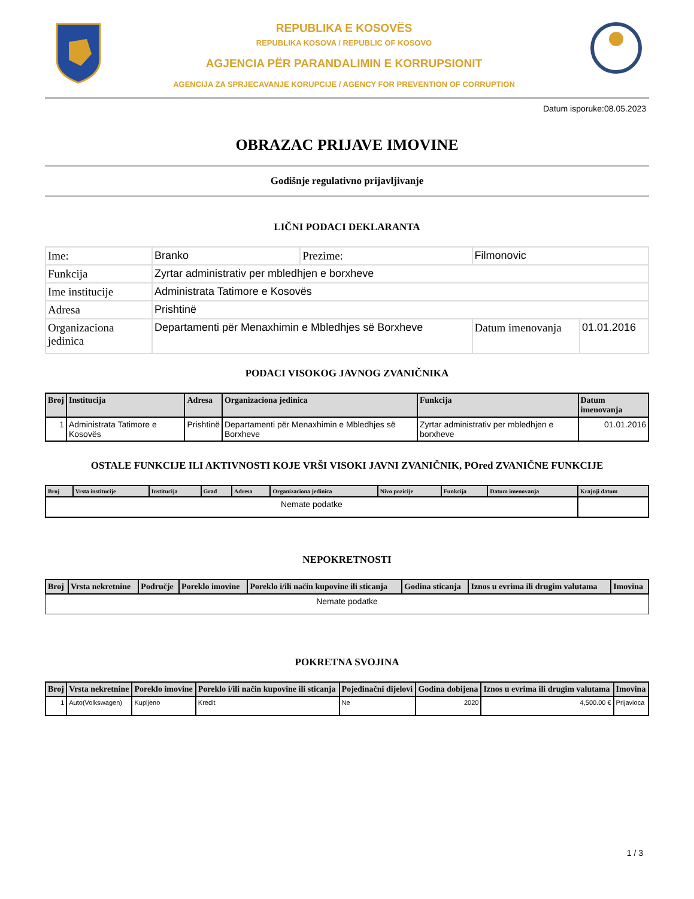REPUBLIKA E KOSOVËS
REPUBLIKA KOSOVA / REPUBLIC OF KOSOVO
AGJENCIA PËR PARANDALIMIN E KORRUPSIONIT
AGENCIJA ZA SPRJECAVANJE KORUPCIJE / AGENCY FOR PREVENTION OF CORRUPTION
Datum isporuke:08.05.2023
OBRAZAC PRIJAVE IMOVINE
Godišnje regulativno prijavljivanje
LIČNI PODACI DEKLARANTA
| Ime: | Branko | Prezime: | Filmonovic | |
| Funkcija | Zyrtar administrativ per mbledhjen e borxheve | | | |
| Ime institucije | Administrata Tatimore e Kosovës | | | |
| Adresa | Prishtinë | | | |
| Organizaciona jedinica | Departamenti për Menaxhimin e Mbledhjes së Borxheve | | Datum imenovanja | 01.01.2016 |
PODACI VISOKOG JAVNOG ZVANIČNIKA
| Broj | Institucija | Adresa | Organizaciona jedinica | Funkcija | Datum imenovanja |
| --- | --- | --- | --- | --- | --- |
| 1 | Administrata Tatimore e Kosovës | Prishtinë | Departamenti për Menaxhimin e Mbledhjes së Borxheve | Zyrtar administrativ per mbledhjen e borxheve | 01.01.2016 |
OSTALE FUNKCIJE ILI AKTIVNOSTI KOJE VRŠI VISOKI JAVNI ZVANIČNIK, POred ZVANIČNE FUNKCIJE
| Broj | Vrsta institucije | Institucija | Grad | Adresa | Organizaciona jedinica | Nivo pozicije | Funkcija | Datum imenovanja | Krajnji datum |
| --- | --- | --- | --- | --- | --- | --- | --- | --- | --- |
| Nemate podatke | | | | | | | | | |
NEPOKRETNOSTI
| Broj | Vrsta nekretnine | Područje | Poreklo imovine | Poreklo i/ili način kupovine ili sticanja | Godina sticanja | Iznos u evrima ili drugim valutama | Imovina |
| --- | --- | --- | --- | --- | --- | --- | --- |
| Nemate podatke | | | | | | | |
POKRETNA SVOJINA
| Broj | Vrsta nekretnine | Poreklo imovine | Poreklo i/ili način kupovine ili sticanja | Pojedinačni dijelovi | Godina dobijena | Iznos u evrima ili drugim valutama | Imovina |
| --- | --- | --- | --- | --- | --- | --- | --- |
| 1 | Auto(Volkswagen) | Kupljeno | Kredit | Ne | 2020 | 4,500.00 € | Prijavioca |
1 / 3